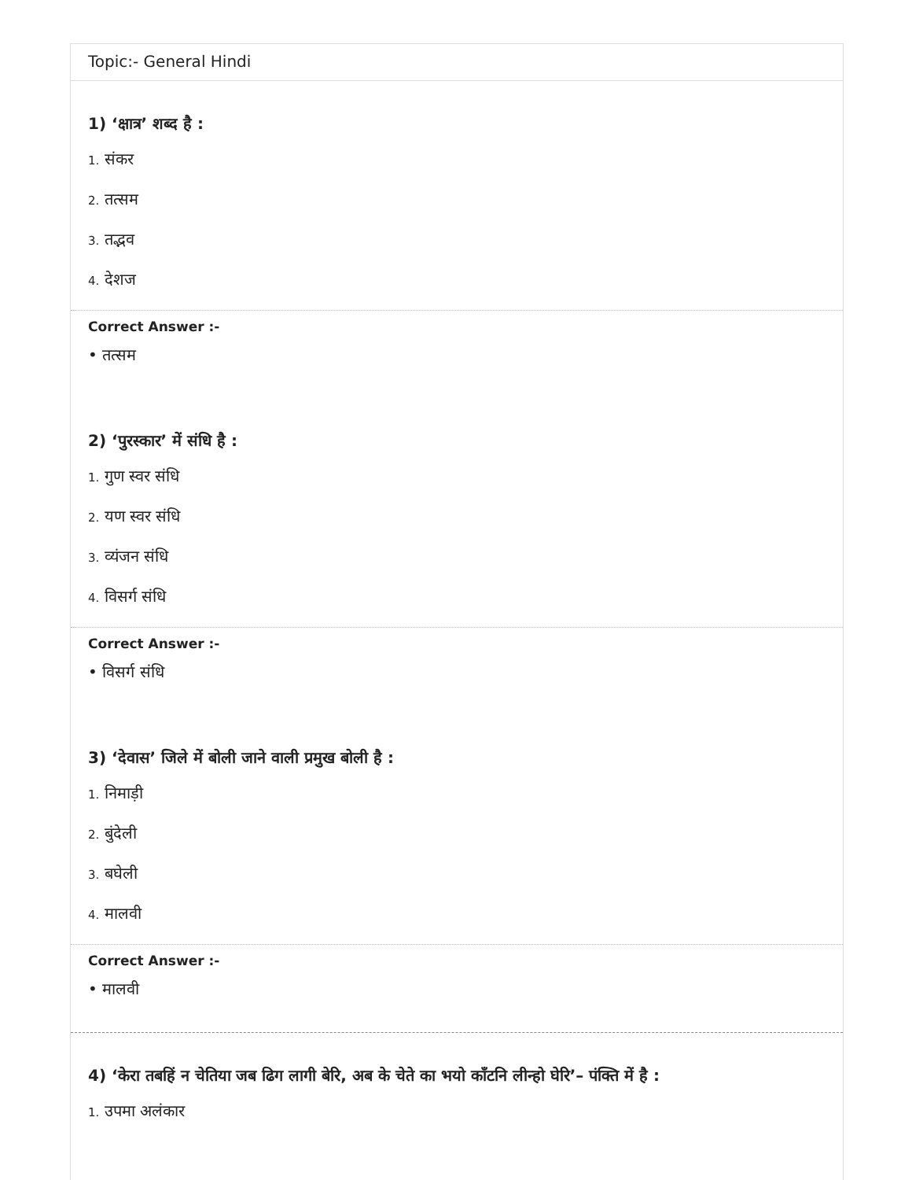Topic:- General Hindi
1) ‘क्षात्र’ शब्द है :
1. संकर
2. तत्सम
3. तद्भव
4. देशज
Correct Answer :-
• तत्सम
2) ‘पुरस्कार’ में संधि है :
1. गुण स्वर संधि
2. यण स्वर संधि
3. व्यंजन संधि
4. विसर्ग संधि
Correct Answer :-
• विसर्ग संधि
3) ‘देवास’ जिले में बोली जाने वाली प्रमुख बोली है :
1. निमाड़ी
2. बुंदेली
3. बघेली
4. मालवी
Correct Answer :-
• मालवी
4) ‘केरा तबहिं न चेतिया जब ढिग लागी बेरि, अब के चेते का भयो काँटनि लीन्हो घेरि’– पंक्ति में है :
1. उपमा अलंकार